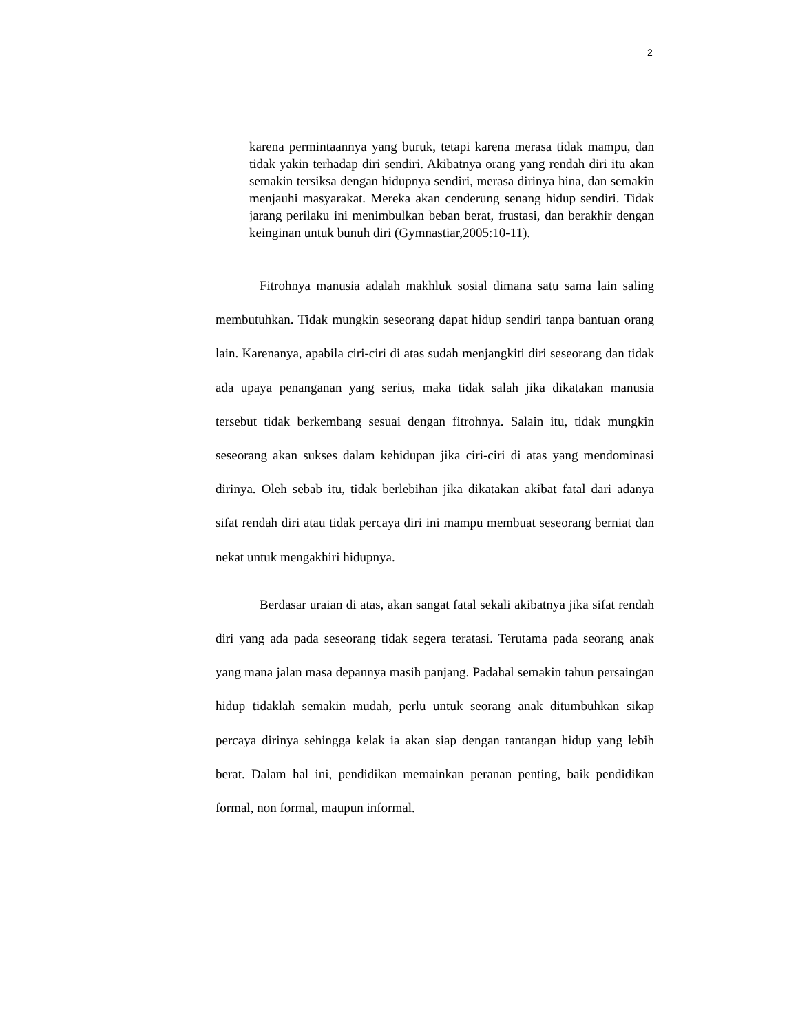2
karena permintaannya yang buruk, tetapi karena merasa tidak mampu, dan tidak yakin terhadap diri sendiri. Akibatnya orang yang rendah diri itu akan semakin tersiksa dengan hidupnya sendiri, merasa dirinya hina, dan semakin menjauhi masyarakat. Mereka akan cenderung senang hidup sendiri. Tidak jarang perilaku ini menimbulkan beban berat, frustasi, dan berakhir dengan keinginan untuk bunuh diri (Gymnastiar,2005:10-11).
Fitrohnya manusia adalah makhluk sosial dimana satu sama lain saling membutuhkan. Tidak mungkin seseorang dapat hidup sendiri tanpa bantuan orang lain. Karenanya, apabila ciri-ciri di atas sudah menjangkiti diri seseorang dan tidak ada upaya penanganan yang serius, maka tidak salah jika dikatakan manusia tersebut tidak berkembang sesuai dengan fitrohnya. Salain itu, tidak mungkin seseorang akan sukses dalam kehidupan jika ciri-ciri di atas yang mendominasi dirinya. Oleh sebab itu, tidak berlebihan jika dikatakan akibat fatal dari adanya sifat rendah diri atau tidak percaya diri ini mampu membuat seseorang berniat dan nekat untuk mengakhiri hidupnya.
Berdasar uraian di atas, akan sangat fatal sekali akibatnya jika sifat rendah diri yang ada pada seseorang tidak segera teratasi. Terutama pada seorang anak yang mana jalan masa depannya masih panjang. Padahal semakin tahun persaingan hidup tidaklah semakin mudah, perlu untuk seorang anak ditumbuhkan sikap percaya dirinya sehingga kelak ia akan siap dengan tantangan hidup yang lebih berat. Dalam hal ini, pendidikan memainkan peranan penting, baik pendidikan formal, non formal, maupun informal.